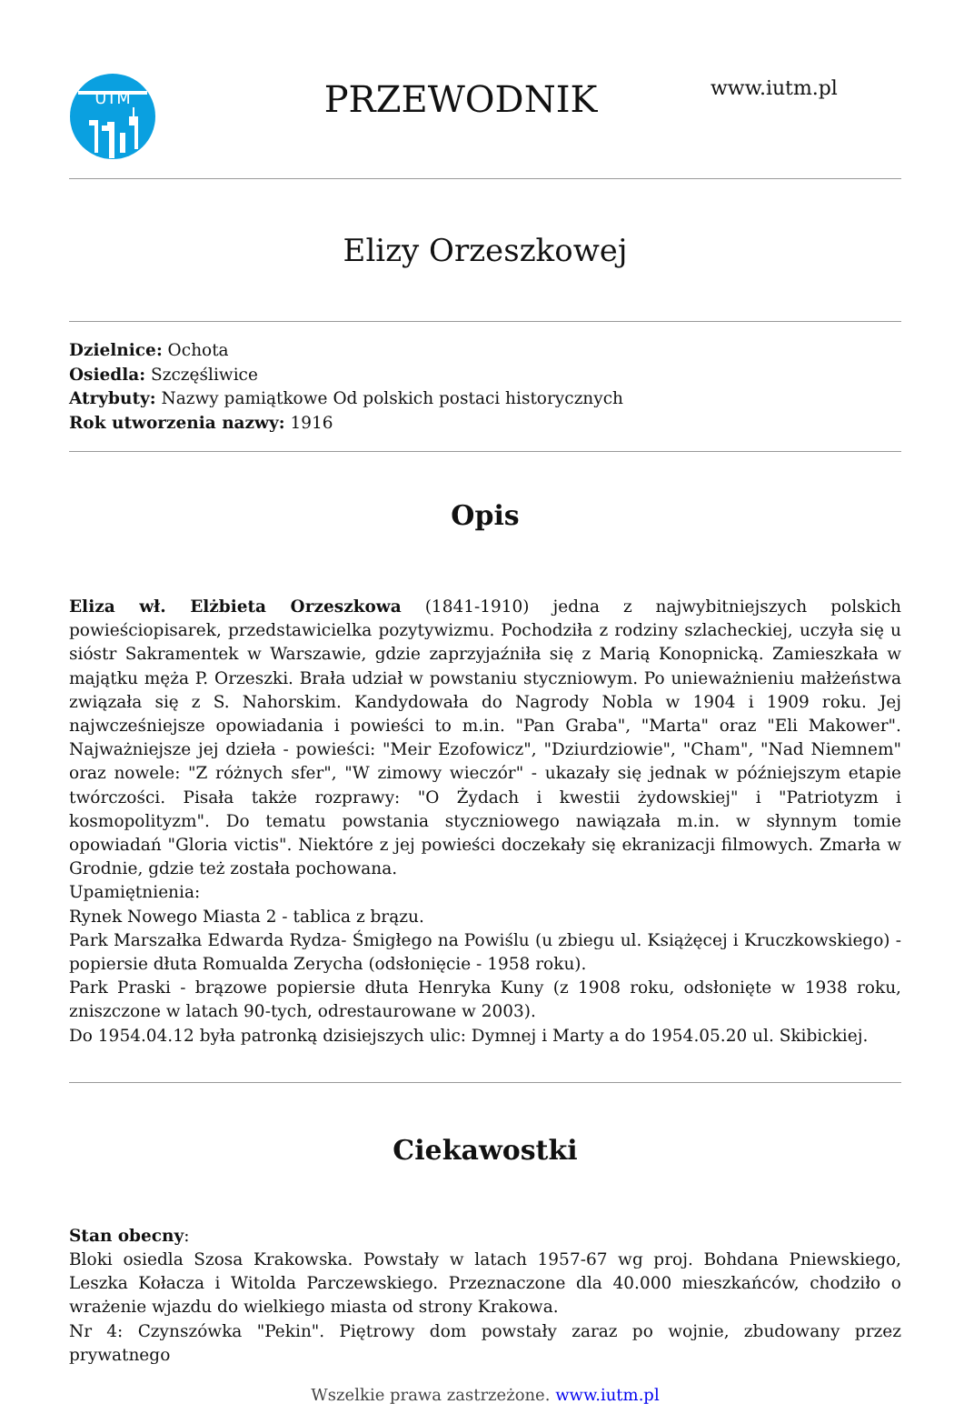UTM
PRZEWODNIK
www.iutm.pl
Elizy Orzeszkowej
Dzielnice: Ochota
Osiedla: Szczęśliwice
Atrybuty: Nazwy pamiątkowe Od polskich postaci historycznych
Rok utworzenia nazwy: 1916
Opis
Eliza wł. Elżbieta Orzeszkowa (1841-1910) jedna z najwybitniejszych polskich powieściopisarek, przedstawicielka pozytywizmu. Pochodziła z rodziny szlacheckiej, uczyła się u sióstr Sakramentek w Warszawie, gdzie zaprzyjaźniła się z Marią Konopnicką. Zamieszkała w majątku męża P. Orzeszki. Brała udział w powstaniu styczniowym. Po unieważnieniu małżeństwa związała się z S. Nahorskim. Kandydowała do Nagrody Nobla w 1904 i 1909 roku. Jej najwcześniejsze opowiadania i powieści to m.in. "Pan Graba", "Marta" oraz "Eli Makower". Najważniejsze jej dzieła - powieści: "Meir Ezofowicz", "Dziurdziowie", "Cham", "Nad Niemnem" oraz nowele: "Z różnych sfer", "W zimowy wieczór" - ukazały się jednak w późniejszym etapie twórczości. Pisała także rozprawy: "O Żydach i kwestii żydowskiej" i "Patriotyzm i kosmopolityzm". Do tematu powstania styczniowego nawiązała m.in. w słynnym tomie opowiadań "Gloria victis". Niektóre z jej powieści doczekały się ekranizacji filmowych. Zmarła w Grodnie, gdzie też została pochowana.
Upamiętnienia:
Rynek Nowego Miasta 2 - tablica z brązu.
Park Marszałka Edwarda Rydza- Śmigłego na Powiślu (u zbiegu ul. Książęcej i Kruczkowskiego) - popiersie dłuta Romualda Zerycha (odsłonięcie - 1958 roku).
Park Praski - brązowe popiersie dłuta Henryka Kuny (z 1908 roku, odsłonięte w 1938 roku, zniszczone w latach 90-tych, odrestaurowane w 2003).
Do 1954.04.12 była patronką dzisiejszych ulic: Dymnej i Marty a do 1954.05.20 ul. Skibickiej.
Ciekawostki
Stan obecny:
Bloki osiedla Szosa Krakowska. Powstały w latach 1957-67 wg proj. Bohdana Pniewskiego, Leszka Kołacza i Witolda Parczewskiego. Przeznaczone dla 40.000 mieszkańców, chodziło o wrażenie wjazdu do wielkiego miasta od strony Krakowa.
Nr 4: Czynszówka "Pekin". Piętrowy dom powstały zaraz po wojnie, zbudowany przez prywatnego
Wszelkie prawa zastrzeżone. www.iutm.pl